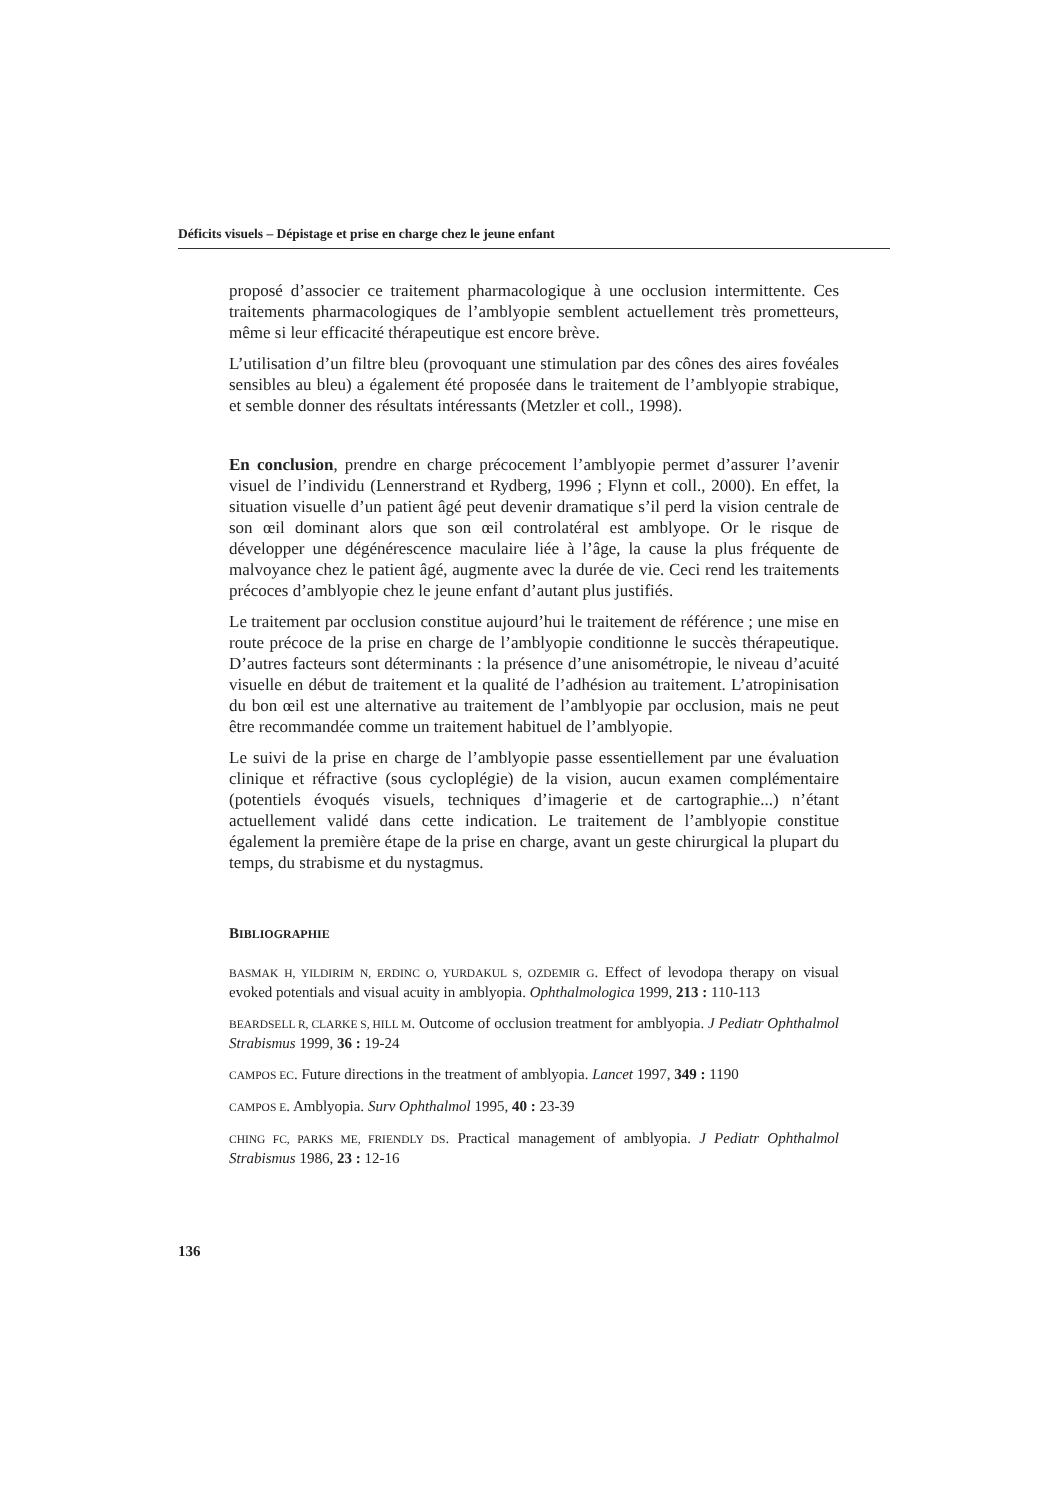Déficits visuels – Dépistage et prise en charge chez le jeune enfant
proposé d’associer ce traitement pharmacologique à une occlusion intermittente. Ces traitements pharmacologiques de l’amblyopie semblent actuellement très prometteurs, même si leur efficacité thérapeutique est encore brève.
L’utilisation d’un filtre bleu (provoquant une stimulation par des cônes des aires fovéales sensibles au bleu) a également été proposée dans le traitement de l’amblyopie strabique, et semble donner des résultats intéressants (Metzler et coll., 1998).
En conclusion, prendre en charge précocement l’amblyopie permet d’assurer l’avenir visuel de l’individu (Lennerstrand et Rydberg, 1996 ; Flynn et coll., 2000). En effet, la situation visuelle d’un patient âgé peut devenir dramatique s’il perd la vision centrale de son œil dominant alors que son œil controlatéral est amblyope. Or le risque de développer une dégénérescence maculaire liée à l’âge, la cause la plus fréquente de malvoyance chez le patient âgé, augmente avec la durée de vie. Ceci rend les traitements précoces d’amblyopie chez le jeune enfant d’autant plus justifiés.
Le traitement par occlusion constitue aujourd’hui le traitement de référence ; une mise en route précoce de la prise en charge de l’amblyopie conditionne le succès thérapeutique. D’autres facteurs sont déterminants : la présence d’une anisométropie, le niveau d’acuité visuelle en début de traitement et la qualité de l’adhésion au traitement. L’atropinisation du bon œil est une alternative au traitement de l’amblyopie par occlusion, mais ne peut être recommandée comme un traitement habituel de l’amblyopie.
Le suivi de la prise en charge de l’amblyopie passe essentiellement par une évaluation clinique et réfractive (sous cycloplégie) de la vision, aucun examen complémentaire (potentiels évoqués visuels, techniques d’imagerie et de cartographie...) n’étant actuellement validé dans cette indication. Le traitement de l’amblyopie constitue également la première étape de la prise en charge, avant un geste chirurgical la plupart du temps, du strabisme et du nystagmus.
BIBLIOGRAPHIE
BASMAK H, YILDIRIM N, ERDINC O, YURDAKUL S, OZDEMIR G. Effect of levodopa therapy on visual evoked potentials and visual acuity in amblyopia. Ophthalmologica 1999, 213 : 110-113
BEARDSELL R, CLARKE S, HILL M. Outcome of occlusion treatment for amblyopia. J Pediatr Ophthalmol Strabismus 1999, 36 : 19-24
CAMPOS EC. Future directions in the treatment of amblyopia. Lancet 1997, 349 : 1190
CAMPOS E. Amblyopia. Surv Ophthalmol 1995, 40 : 23-39
CHING FC, PARKS ME, FRIENDLY DS. Practical management of amblyopia. J Pediatr Ophthalmol Strabismus 1986, 23 : 12-16
136